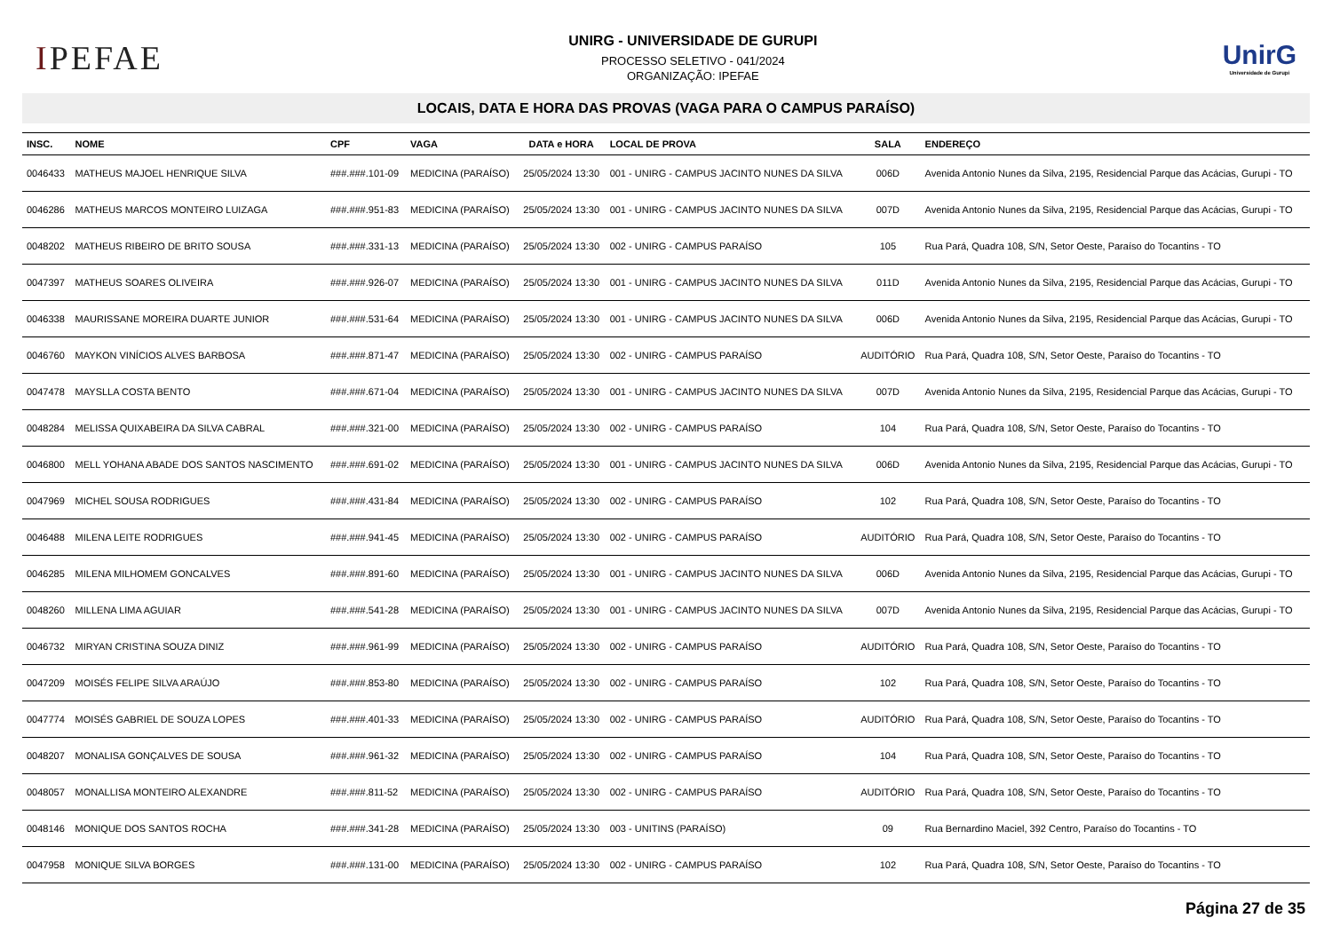IPEFAE
UNIRG - UNIVERSIDADE DE GURUPI
PROCESSO SELETIVO - 041/2024
ORGANIZAÇÃO: IPEFAE
UnirG
Universidade de Gurupi
LOCAIS, DATA E HORA DAS PROVAS (VAGA PARA O CAMPUS PARAÍSO)
| INSC. | NOME | CPF | VAGA | DATA e HORA | LOCAL DE PROVA | SALA | ENDEREÇO |
| --- | --- | --- | --- | --- | --- | --- | --- |
| 0046433 | MATHEUS MAJOEL HENRIQUE SILVA | ###.###.101-09 | MEDICINA (PARAÍSO) | 25/05/2024 13:30 | 001 - UNIRG - CAMPUS JACINTO NUNES DA SILVA | 006D | Avenida Antonio Nunes da Silva, 2195, Residencial Parque das Acácias, Gurupi - TO |
| 0046286 | MATHEUS MARCOS MONTEIRO LUIZAGA | ###.###.951-83 | MEDICINA (PARAÍSO) | 25/05/2024 13:30 | 001 - UNIRG - CAMPUS JACINTO NUNES DA SILVA | 007D | Avenida Antonio Nunes da Silva, 2195, Residencial Parque das Acácias, Gurupi - TO |
| 0048202 | MATHEUS RIBEIRO DE BRITO SOUSA | ###.###.331-13 | MEDICINA (PARAÍSO) | 25/05/2024 13:30 | 002 - UNIRG - CAMPUS PARAÍSO | 105 | Rua Pará, Quadra 108, S/N, Setor Oeste, Paraíso do Tocantins - TO |
| 0047397 | MATHEUS SOARES OLIVEIRA | ###.###.926-07 | MEDICINA (PARAÍSO) | 25/05/2024 13:30 | 001 - UNIRG - CAMPUS JACINTO NUNES DA SILVA | 011D | Avenida Antonio Nunes da Silva, 2195, Residencial Parque das Acácias, Gurupi - TO |
| 0046338 | MAURISSANE MOREIRA DUARTE JUNIOR | ###.###.531-64 | MEDICINA (PARAÍSO) | 25/05/2024 13:30 | 001 - UNIRG - CAMPUS JACINTO NUNES DA SILVA | 006D | Avenida Antonio Nunes da Silva, 2195, Residencial Parque das Acácias, Gurupi - TO |
| 0046760 | MAYKON VINÍCIOS ALVES BARBOSA | ###.###.871-47 | MEDICINA (PARAÍSO) | 25/05/2024 13:30 | 002 - UNIRG - CAMPUS PARAÍSO | AUDITÓRIO | Rua Pará, Quadra 108, S/N, Setor Oeste, Paraíso do Tocantins - TO |
| 0047478 | MAYSLLA COSTA BENTO | ###.###.671-04 | MEDICINA (PARAÍSO) | 25/05/2024 13:30 | 001 - UNIRG - CAMPUS JACINTO NUNES DA SILVA | 007D | Avenida Antonio Nunes da Silva, 2195, Residencial Parque das Acácias, Gurupi - TO |
| 0048284 | MELISSA QUIXABEIRA DA SILVA CABRAL | ###.###.321-00 | MEDICINA (PARAÍSO) | 25/05/2024 13:30 | 002 - UNIRG - CAMPUS PARAÍSO | 104 | Rua Pará, Quadra 108, S/N, Setor Oeste, Paraíso do Tocantins - TO |
| 0046800 | MELL YOHANA ABADE DOS SANTOS NASCIMENTO | ###.###.691-02 | MEDICINA (PARAÍSO) | 25/05/2024 13:30 | 001 - UNIRG - CAMPUS JACINTO NUNES DA SILVA | 006D | Avenida Antonio Nunes da Silva, 2195, Residencial Parque das Acácias, Gurupi - TO |
| 0047969 | MICHEL SOUSA RODRIGUES | ###.###.431-84 | MEDICINA (PARAÍSO) | 25/05/2024 13:30 | 002 - UNIRG - CAMPUS PARAÍSO | 102 | Rua Pará, Quadra 108, S/N, Setor Oeste, Paraíso do Tocantins - TO |
| 0046488 | MILENA LEITE RODRIGUES | ###.###.941-45 | MEDICINA (PARAÍSO) | 25/05/2024 13:30 | 002 - UNIRG - CAMPUS PARAÍSO | AUDITÓRIO | Rua Pará, Quadra 108, S/N, Setor Oeste, Paraíso do Tocantins - TO |
| 0046285 | MILENA MILHOMEM GONCALVES | ###.###.891-60 | MEDICINA (PARAÍSO) | 25/05/2024 13:30 | 001 - UNIRG - CAMPUS JACINTO NUNES DA SILVA | 006D | Avenida Antonio Nunes da Silva, 2195, Residencial Parque das Acácias, Gurupi - TO |
| 0048260 | MILLENA LIMA AGUIAR | ###.###.541-28 | MEDICINA (PARAÍSO) | 25/05/2024 13:30 | 001 - UNIRG - CAMPUS JACINTO NUNES DA SILVA | 007D | Avenida Antonio Nunes da Silva, 2195, Residencial Parque das Acácias, Gurupi - TO |
| 0046732 | MIRYAN CRISTINA SOUZA DINIZ | ###.###.961-99 | MEDICINA (PARAÍSO) | 25/05/2024 13:30 | 002 - UNIRG - CAMPUS PARAÍSO | AUDITÓRIO | Rua Pará, Quadra 108, S/N, Setor Oeste, Paraíso do Tocantins - TO |
| 0047209 | MOISÉS FELIPE SILVA ARAÚJO | ###.###.853-80 | MEDICINA (PARAÍSO) | 25/05/2024 13:30 | 002 - UNIRG - CAMPUS PARAÍSO | 102 | Rua Pará, Quadra 108, S/N, Setor Oeste, Paraíso do Tocantins - TO |
| 0047774 | MOISÉS GABRIEL DE SOUZA LOPES | ###.###.401-33 | MEDICINA (PARAÍSO) | 25/05/2024 13:30 | 002 - UNIRG - CAMPUS PARAÍSO | AUDITÓRIO | Rua Pará, Quadra 108, S/N, Setor Oeste, Paraíso do Tocantins - TO |
| 0048207 | MONALISA GONÇALVES DE SOUSA | ###.###.961-32 | MEDICINA (PARAÍSO) | 25/05/2024 13:30 | 002 - UNIRG - CAMPUS PARAÍSO | 104 | Rua Pará, Quadra 108, S/N, Setor Oeste, Paraíso do Tocantins - TO |
| 0048057 | MONALLISA MONTEIRO ALEXANDRE | ###.###.811-52 | MEDICINA (PARAÍSO) | 25/05/2024 13:30 | 002 - UNIRG - CAMPUS PARAÍSO | AUDITÓRIO | Rua Pará, Quadra 108, S/N, Setor Oeste, Paraíso do Tocantins - TO |
| 0048146 | MONIQUE DOS SANTOS ROCHA | ###.###.341-28 | MEDICINA (PARAÍSO) | 25/05/2024 13:30 | 003 - UNITINS (PARAÍSO) | 09 | Rua Bernardino Maciel, 392 Centro, Paraíso do Tocantins - TO |
| 0047958 | MONIQUE SILVA BORGES | ###.###.131-00 | MEDICINA (PARAÍSO) | 25/05/2024 13:30 | 002 - UNIRG - CAMPUS PARAÍSO | 102 | Rua Pará, Quadra 108, S/N, Setor Oeste, Paraíso do Tocantins - TO |
Página 27 de 35